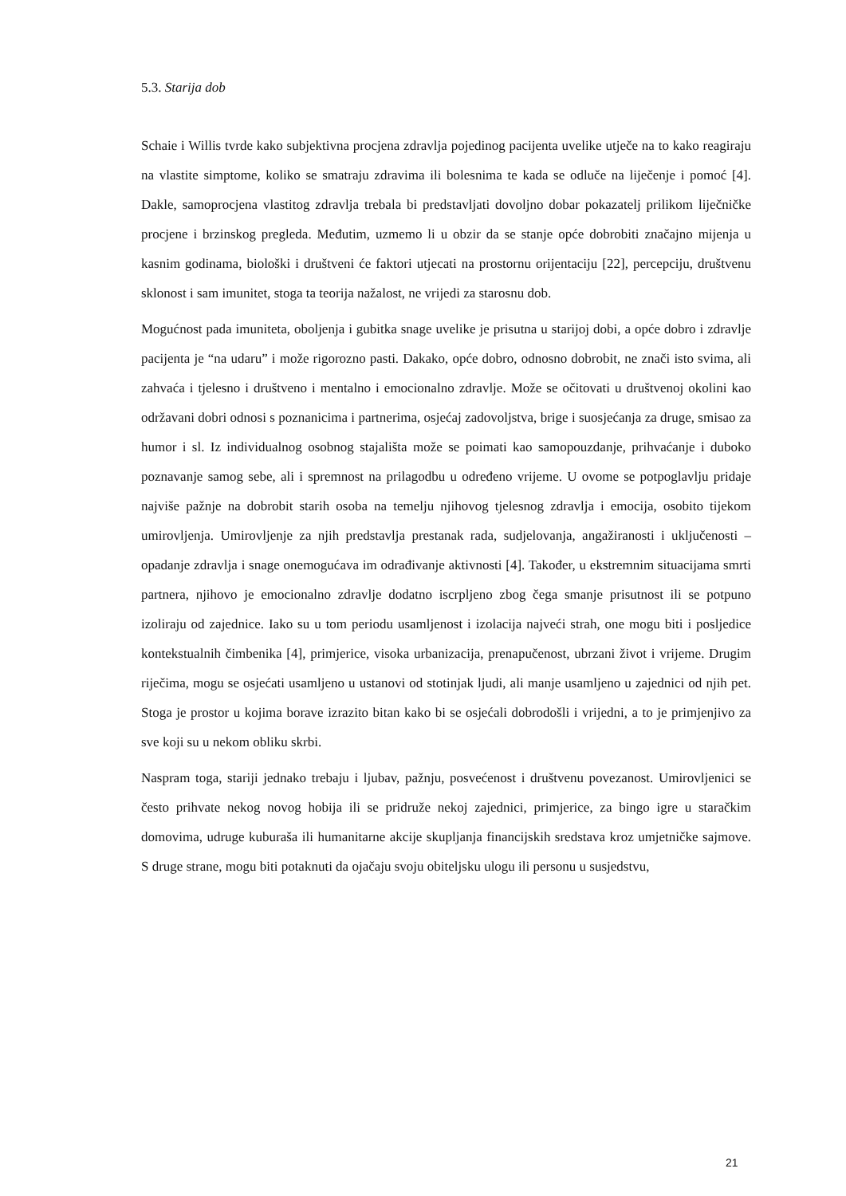5.3. Starija dob
Schaie i Willis tvrde kako subjektivna procjena zdravlja pojedinog pacijenta uvelike utječe na to kako reagiraju na vlastite simptome, koliko se smatraju zdravima ili bolesnima te kada se odluče na liječenje i pomoć [4]. Dakle, samoprocjena vlastitog zdravlja trebala bi predstavljati dovoljno dobar pokazatelj prilikom liječničke procjene i brzinskog pregleda. Međutim, uzmemo li u obzir da se stanje opće dobrobiti značajno mijenja u kasnim godinama, biološki i društveni će faktori utjecati na prostornu orijentaciju [22], percepciju, društvenu sklonost i sam imunitet, stoga ta teorija nažalost, ne vrijedi za starosnu dob.
Mogućnost pada imuniteta, oboljenja i gubitka snage uvelike je prisutna u starijoj dobi, a opće dobro i zdravlje pacijenta je “na udaru” i može rigorozno pasti. Dakako, opće dobro, odnosno dobrobit, ne znači isto svima, ali zahvaća i tjelesno i društveno i mentalno i emocionalno zdravlje. Može se očitovati u društvenoj okolini kao održavani dobri odnosi s poznanicima i partnerima, osjećaj zadovoljstva, brige i suosjećanja za druge, smisao za humor i sl. Iz individualnog osobnog stajališta može se poimati kao samopouzdanje, prihvaćanje i duboko poznavanje samog sebe, ali i spremnost na prilagodbu u određeno vrijeme. U ovome se potpoglavlju pridaje najviše pažnje na dobrobit starih osoba na temelju njihovog tjelesnog zdravlja i emocija, osobito tijekom umirovljenja. Umirovljenje za njih predstavlja prestanak rada, sudjelovanja, angažiranosti i uključenosti – opadanje zdravlja i snage onemogućava im odrađivanje aktivnosti [4]. Također, u ekstremnim situacijama smrti partnera, njihovo je emocionalno zdravlje dodatno iscrpljeno zbog čega smanje prisutnost ili se potpuno izoliraju od zajednice. Iako su u tom periodu usamljenost i izolacija najveći strah, one mogu biti i posljedice kontekstualnih čimbenika [4], primjerice, visoka urbanizacija, prenapučenost, ubrzani život i vrijeme. Drugim riječima, mogu se osjećati usamljeno u ustanovi od stotinjak ljudi, ali manje usamljeno u zajednici od njih pet. Stoga je prostor u kojima borave izrazito bitan kako bi se osjećali dobrodošli i vrijedni, a to je primjenjivo za sve koji su u nekom obliku skrbi.
Naspram toga, stariji jednako trebaju i ljubav, pažnju, posvećenost i društvenu povezanost. Umirovljenici se često prihvate nekog novog hobija ili se pridruže nekoj zajednici, primjerice, za bingo igre u staračkim domovima, udruge kuburaša ili humanitarne akcije skupljanja financijskih sredstava kroz umjetničke sajmove. S druge strane, mogu biti potaknuti da ojačaju svoju obiteljsku ulogu ili personu u susjedstvu,
21